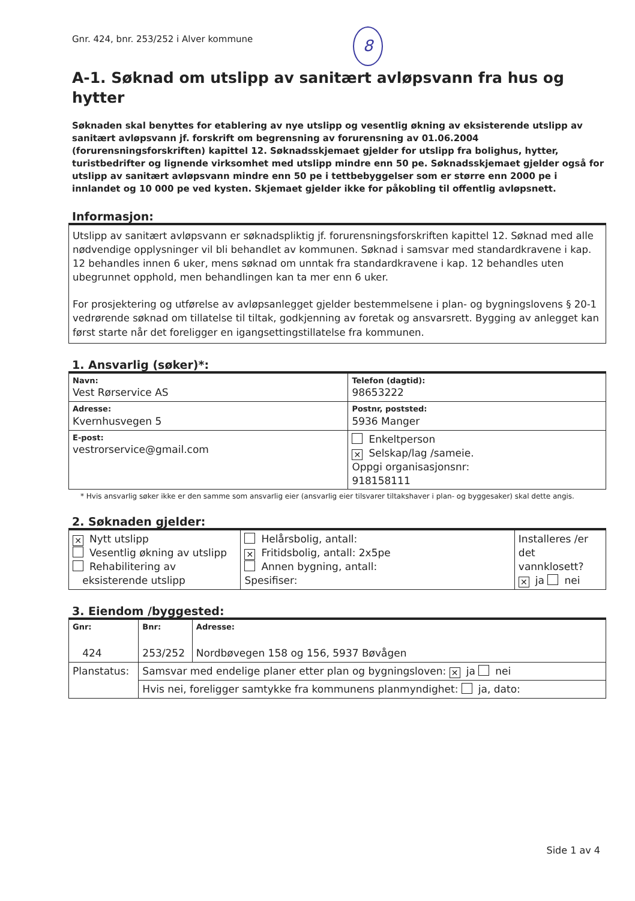Gnr. 424, bnr. 253/252 i Alver kommune
8
A-1. Søknad om utslipp av sanitært avløpsvann fra hus og hytter
Søknaden skal benyttes for etablering av nye utslipp og vesentlig økning av eksisterende utslipp av sanitært avløpsvann jf. forskrift om begrensning av forurensning av 01.06.2004 (forurensningsforskriften) kapittel 12. Søknadsskjemaet gjelder for utslipp fra bolighus, hytter, turistbedrifter og lignende virksomhet med utslipp mindre enn 50 pe. Søknadsskjemaet gjelder også for utslipp av sanitært avløpsvann mindre enn 50 pe i tettbebyggelser som er større enn 2000 pe i innlandet og 10 000 pe ved kysten. Skjemaet gjelder ikke for påkobling til offentlig avløpsnett.
Informasjon:
Utslipp av sanitært avløpsvann er søknadspliktig jf. forurensningsforskriften kapittel 12. Søknad med alle nødvendige opplysninger vil bli behandlet av kommunen. Søknad i samsvar med standardkravene i kap. 12 behandles innen 6 uker, mens søknad om unntak fra standardkravene i kap. 12 behandles uten ubegrunnet opphold, men behandlingen kan ta mer enn 6 uker.
For prosjektering og utførelse av avløpsanlegget gjelder bestemmelsene i plan- og bygningslovens § 20-1 vedrørende søknad om tillatelse til tiltak, godkjenning av foretak og ansvarsrett. Bygging av anlegget kan først starte når det foreligger en igangsettingstillatelse fra kommunen.
1. Ansvarlig (søker)*:
| Navn: Vest Rørservice AS | Telefon (dagtid): 98653222 |
| Adresse: Kvernhusvegen 5 | Postnr, poststed: 5936 Manger |
| E-post: vestrorservice@gmail.com | Enkeltperson ✕ Selskap/lag /sameie. Oppgi organisasjonsnr: 918158111 |
* Hvis ansvarlig søker ikke er den samme som ansvarlig eier (ansvarlig eier tilsvarer tiltakshaver i plan- og byggesaker) skal dette angis.
2. Søknaden gjelder:
| ✕ Nytt utslipp Vesentlig økning av utslipp Rehabilitering av eksisterende utslipp | Helårsbolig, antall: ✕ Fritidsbolig, antall: 2x5pe Annen bygning, antall: Spesifiser: | Installeres /er det vannklosett? ✕ ja nei |
3. Eiendom /byggested:
| Gnr: 424 | Bnr: 253/252 | Adresse: Nordbøvegen 158 og 156, 5937 Bøvågen |
| Planstatus: | Samsvar med endelige planer etter plan og bygningsloven: ✕ ja nei | |
| | Hvis nei, foreligger samtykke fra kommunens planmyndighet: ja, dato: | |
Side 1 av 4